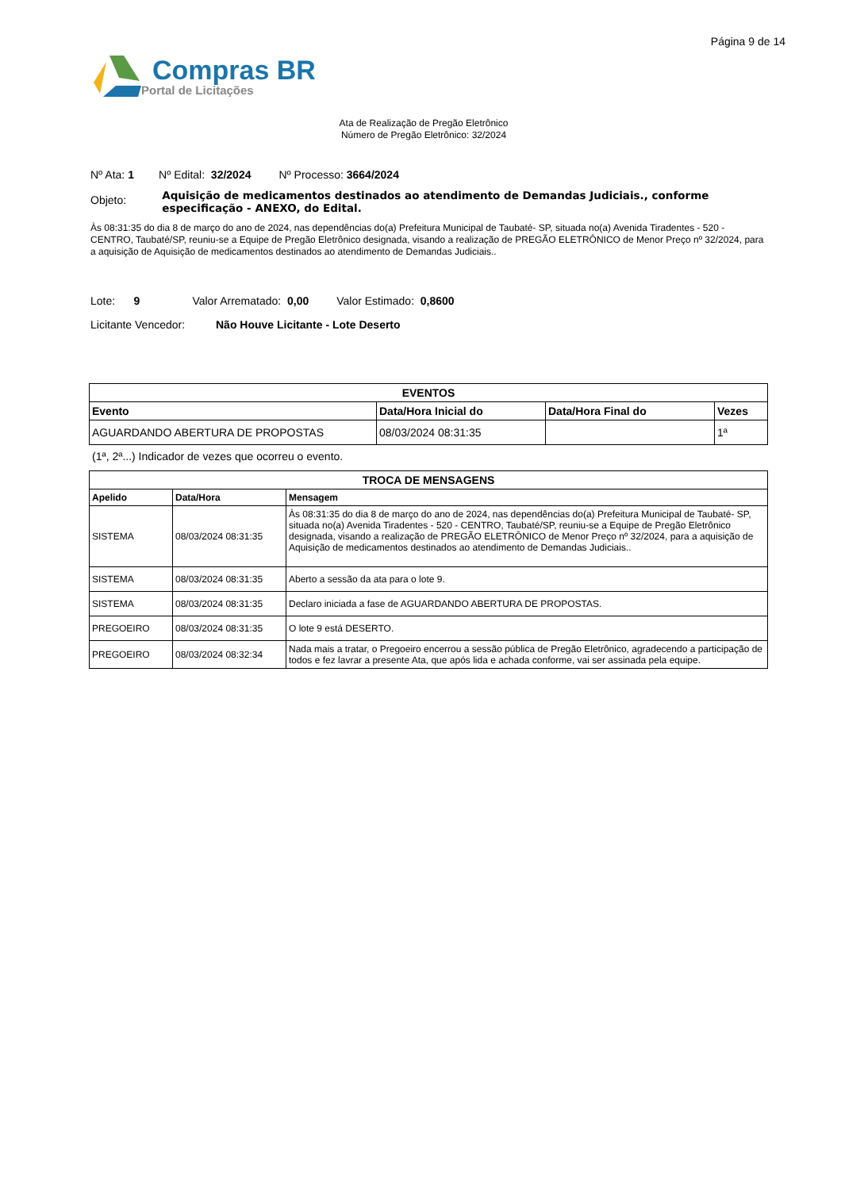Página 9 de 14
Compras BR
Portal de Licitações
Ata de Realização de Pregão Eletrônico
Número de Pregão Eletrônico: 32/2024
Nº Ata: 1 Nº Edital: 32/2024 Nº Processo: 3664/2024
Objeto:
Aquisição de medicamentos destinados ao atendimento de Demandas Judiciais., conforme especificação - ANEXO, do Edital.
Às 08:31:35 do dia 8 de março do ano de 2024, nas dependências do(a) Prefeitura Municipal de Taubaté- SP, situada no(a) Avenida Tiradentes - 520 - CENTRO, Taubaté/SP, reuniu-se a Equipe de Pregão Eletrônico designada, visando a realização de PREGÃO ELETRÔNICO de Menor Preço nº 32/2024, para a aquisição de Aquisição de medicamentos destinados ao atendimento de Demandas Judiciais..
Lote: 9 Valor Arrematado: 0,00 Valor Estimado: 0,8600
Licitante Vencedor: Não Houve Licitante - Lote Deserto
| EVENTOS | | | |
| --- | --- | --- | --- |
| Evento | Data/Hora Inicial do | Data/Hora Final do | Vezes |
| AGUARDANDO ABERTURA DE PROPOSTAS | 08/03/2024 08:31:35 | | 1ª |
(1ª, 2ª...) Indicador de vezes que ocorreu o evento.
| TROCA DE MENSAGENS | | |
| --- | --- | --- |
| Apelido | Data/Hora | Mensagem |
| SISTEMA | 08/03/2024 08:31:35 | Às 08:31:35 do dia 8 de março do ano de 2024, nas dependências do(a) Prefeitura Municipal de Taubaté- SP, situada no(a) Avenida Tiradentes - 520 - CENTRO, Taubaté/SP, reuniu-se a Equipe de Pregão Eletrônico designada, visando a realização de PREGÃO ELETRÔNICO de Menor Preço nº 32/2024, para a aquisição de Aquisição de medicamentos destinados ao atendimento de Demandas Judiciais.. |
| SISTEMA | 08/03/2024 08:31:35 | Aberto a sessão da ata para o lote 9. |
| SISTEMA | 08/03/2024 08:31:35 | Declaro iniciada a fase de AGUARDANDO ABERTURA DE PROPOSTAS. |
| PREGOEIRO | 08/03/2024 08:31:35 | O lote 9 está DESERTO. |
| PREGOEIRO | 08/03/2024 08:32:34 | Nada mais a tratar, o Pregoeiro encerrou a sessão pública de Pregão Eletrônico, agradecendo a participação de todos e fez lavrar a presente Ata, que após lida e achada conforme, vai ser assinada pela equipe. |